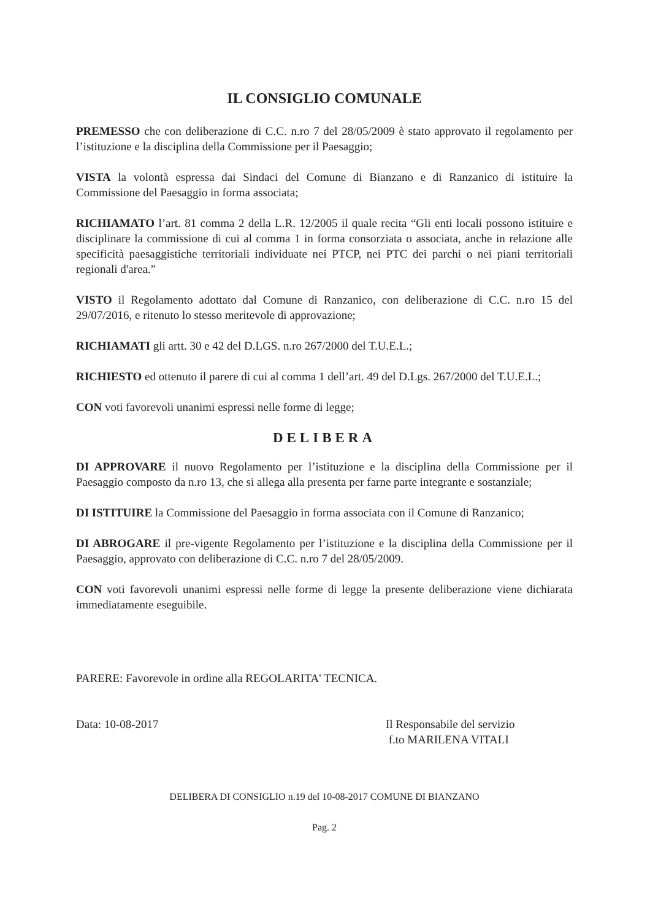IL CONSIGLIO COMUNALE
PREMESSO che con deliberazione di C.C. n.ro 7 del 28/05/2009 è stato approvato il regolamento per l’istituzione e la disciplina della Commissione per il Paesaggio;
VISTA la volontà espressa dai Sindaci del Comune di Bianzano e di Ranzanico di istituire la Commissione del Paesaggio in forma associata;
RICHIAMATO l’art. 81 comma 2 della L.R. 12/2005 il quale recita “Gli enti locali possono istituire e disciplinare la commissione di cui al comma 1 in forma consorziata o associata, anche in relazione alle specificità paesaggistiche territoriali individuate nei PTCP, nei PTC dei parchi o nei piani territoriali regionali d'area.”
VISTO il Regolamento adottato dal Comune di Ranzanico, con deliberazione di C.C. n.ro 15 del 29/07/2016, e ritenuto lo stesso meritevole di approvazione;
RICHIAMATI gli artt. 30 e 42 del D.LGS. n.ro 267/2000 del T.U.E.L.;
RICHIESTO ed ottenuto il parere di cui al comma 1 dell’art. 49 del D.Lgs. 267/2000 del T.U.E.L.;
CON voti favorevoli unanimi espressi nelle forme di legge;
DELIBERA
DI APPROVARE il nuovo Regolamento per l’istituzione e la disciplina della Commissione per il Paesaggio composto da n.ro 13, che si allega alla presenta per farne parte integrante e sostanziale;
DI ISTITUIRE la Commissione del Paesaggio in forma associata con il Comune di Ranzanico;
DI ABROGARE il pre-vigente Regolamento per l’istituzione e la disciplina della Commissione per il Paesaggio, approvato con deliberazione di C.C. n.ro 7 del 28/05/2009.
CON voti favorevoli unanimi espressi nelle forme di legge la presente deliberazione viene dichiarata immediatamente eseguibile.
PARERE: Favorevole in ordine alla REGOLARITA' TECNICA.
Data: 10-08-2017 Il Responsabile del servizio
f.to MARILENA VITALI
DELIBERA DI CONSIGLIO n.19 del 10-08-2017 COMUNE DI BIANZANO
Pag. 2